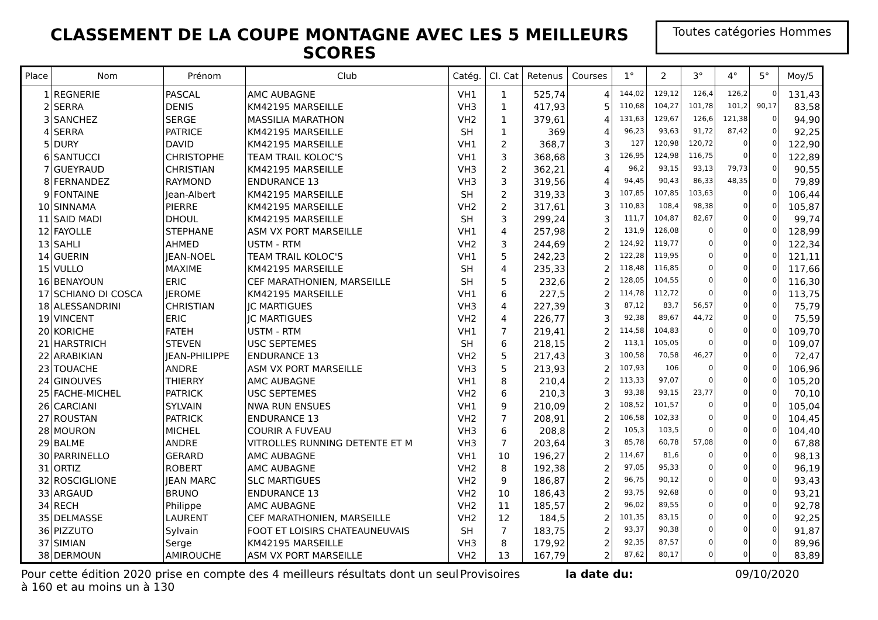CLASSEMENT DE LA COUPE MONTAGNE AVEC LES 5 MEILLEURS SCORES
Toutes catégories Hommes
| Place | Nom | Prénom | Club | Catég. | Cl. Cat | Retenus | Courses | 1° | 2 | 3° | 4° | 5° | Moy/5 |
| --- | --- | --- | --- | --- | --- | --- | --- | --- | --- | --- | --- | --- | --- |
| 1 | REGNERIE | PASCAL | AMC AUBAGNE | VH1 | 1 | 525,74 | 4 | 144,02 | 129,12 | 126,4 | 126,2 | 0 | 131,43 |
| 2 | SERRA | DENIS | KM42195 MARSEILLE | VH3 | 1 | 417,93 | 5 | 110,68 | 104,27 | 101,78 | 101,2 | 90,17 | 83,58 |
| 3 | SANCHEZ | SERGE | MASSILIA MARATHON | VH2 | 1 | 379,61 | 4 | 131,63 | 129,67 | 126,6 | 121,38 | 0 | 94,90 |
| 4 | SERRA | PATRICE | KM42195 MARSEILLE | SH | 1 | 369 | 4 | 96,23 | 93,63 | 91,72 | 87,42 | 0 | 92,25 |
| 5 | DURY | DAVID | KM42195 MARSEILLE | VH1 | 2 | 368,7 | 3 | 127 | 120,98 | 120,72 | 0 | 0 | 122,90 |
| 6 | SANTUCCI | CHRISTOPHE | TEAM TRAIL KOLOC'S | VH1 | 3 | 368,68 | 3 | 126,95 | 124,98 | 116,75 | 0 | 0 | 122,89 |
| 7 | GUEYRAUD | CHRISTIAN | KM42195 MARSEILLE | VH3 | 2 | 362,21 | 4 | 96,2 | 93,15 | 93,13 | 79,73 | 0 | 90,55 |
| 8 | FERNANDEZ | RAYMOND | ENDURANCE 13 | VH3 | 3 | 319,56 | 4 | 94,45 | 90,43 | 86,33 | 48,35 | 0 | 79,89 |
| 9 | FONTAINE | Jean-Albert | KM42195 MARSEILLE | SH | 2 | 319,33 | 3 | 107,85 | 107,85 | 103,63 | 0 | 0 | 106,44 |
| 10 | SINNAMA | PIERRE | KM42195 MARSEILLE | VH2 | 2 | 317,61 | 3 | 110,83 | 108,4 | 98,38 | 0 | 0 | 105,87 |
| 11 | SAID MADI | DHOUL | KM42195 MARSEILLE | SH | 3 | 299,24 | 3 | 111,7 | 104,87 | 82,67 | 0 | 0 | 99,74 |
| 12 | FAYOLLE | STEPHANE | ASM VX PORT MARSEILLE | VH1 | 4 | 257,98 | 2 | 131,9 | 126,08 | 0 | 0 | 0 | 128,99 |
| 13 | SAHLI | AHMED | USTM - RTM | VH2 | 3 | 244,69 | 2 | 124,92 | 119,77 | 0 | 0 | 0 | 122,34 |
| 14 | GUERIN | JEAN-NOEL | TEAM TRAIL KOLOC'S | VH1 | 5 | 242,23 | 2 | 122,28 | 119,95 | 0 | 0 | 0 | 121,11 |
| 15 | VULLO | MAXIME | KM42195 MARSEILLE | SH | 4 | 235,33 | 2 | 118,48 | 116,85 | 0 | 0 | 0 | 117,66 |
| 16 | BENAYOUN | ERIC | CEF MARATHONIEN, MARSEILLE | SH | 5 | 232,6 | 2 | 128,05 | 104,55 | 0 | 0 | 0 | 116,30 |
| 17 | SCHIANO DI COSCA | JEROME | KM42195 MARSEILLE | VH1 | 6 | 227,5 | 2 | 114,78 | 112,72 | 0 | 0 | 0 | 113,75 |
| 18 | ALESSANDRINI | CHRISTIAN | JC MARTIGUES | VH3 | 4 | 227,39 | 3 | 87,12 | 83,7 | 56,57 | 0 | 0 | 75,79 |
| 19 | VINCENT | ERIC | JC MARTIGUES | VH2 | 4 | 226,77 | 3 | 92,38 | 89,67 | 44,72 | 0 | 0 | 75,59 |
| 20 | KORICHE | FATEH | USTM - RTM | VH1 | 7 | 219,41 | 2 | 114,58 | 104,83 | 0 | 0 | 0 | 109,70 |
| 21 | HARSTRICH | STEVEN | USC SEPTEMES | SH | 6 | 218,15 | 2 | 113,1 | 105,05 | 0 | 0 | 0 | 109,07 |
| 22 | ARABIKIAN | JEAN-PHILIPPE | ENDURANCE 13 | VH2 | 5 | 217,43 | 3 | 100,58 | 70,58 | 46,27 | 0 | 0 | 72,47 |
| 23 | TOUACHE | ANDRE | ASM VX PORT MARSEILLE | VH3 | 5 | 213,93 | 2 | 107,93 | 106 | 0 | 0 | 0 | 106,96 |
| 24 | GINOUVES | THIERRY | AMC AUBAGNE | VH1 | 8 | 210,4 | 2 | 113,33 | 97,07 | 0 | 0 | 0 | 105,20 |
| 25 | FACHE-MICHEL | PATRICK | USC SEPTEMES | VH2 | 6 | 210,3 | 3 | 93,38 | 93,15 | 23,77 | 0 | 0 | 70,10 |
| 26 | CARCIANI | SYLVAIN | NWA RUN ENSUES | VH1 | 9 | 210,09 | 2 | 108,52 | 101,57 | 0 | 0 | 0 | 105,04 |
| 27 | ROUSTAN | PATRICK | ENDURANCE 13 | VH2 | 7 | 208,91 | 2 | 106,58 | 102,33 | 0 | 0 | 0 | 104,45 |
| 28 | MOURON | MICHEL | COURIR A FUVEAU | VH3 | 6 | 208,8 | 2 | 105,3 | 103,5 | 0 | 0 | 0 | 104,40 |
| 29 | BALME | ANDRE | VITROLLES RUNNING DETENTE ET M | VH3 | 7 | 203,64 | 3 | 85,78 | 60,78 | 57,08 | 0 | 0 | 67,88 |
| 30 | PARRINELLO | GERARD | AMC AUBAGNE | VH1 | 10 | 196,27 | 2 | 114,67 | 81,6 | 0 | 0 | 0 | 98,13 |
| 31 | ORTIZ | ROBERT | AMC AUBAGNE | VH2 | 8 | 192,38 | 2 | 97,05 | 95,33 | 0 | 0 | 0 | 96,19 |
| 32 | ROSCIGLIONE | JEAN MARC | SLC MARTIGUES | VH2 | 9 | 186,87 | 2 | 96,75 | 90,12 | 0 | 0 | 0 | 93,43 |
| 33 | ARGAUD | BRUNO | ENDURANCE 13 | VH2 | 10 | 186,43 | 2 | 93,75 | 92,68 | 0 | 0 | 0 | 93,21 |
| 34 | RECH | Philippe | AMC AUBAGNE | VH2 | 11 | 185,57 | 2 | 96,02 | 89,55 | 0 | 0 | 0 | 92,78 |
| 35 | DELMASSE | LAURENT | CEF MARATHONIEN, MARSEILLE | VH2 | 12 | 184,5 | 2 | 101,35 | 83,15 | 0 | 0 | 0 | 92,25 |
| 36 | PIZZUTO | Sylvain | FOOT ET LOISIRS CHATEAUNEUVAIS | SH | 7 | 183,75 | 2 | 93,37 | 90,38 | 0 | 0 | 0 | 91,87 |
| 37 | SIMIAN | Serge | KM42195 MARSEILLE | VH3 | 8 | 179,92 | 2 | 92,35 | 87,57 | 0 | 0 | 0 | 89,96 |
| 38 | DERMOUN | AMIROUCHE | ASM VX PORT MARSEILLE | VH2 | 13 | 167,79 | 2 | 87,62 | 80,17 | 0 | 0 | 0 | 83,89 |
Pour cette édition 2020 prise en compte des 4 meilleurs résultats dont un seul à 160 et au moins un à 130
Provisoires la date du: 09/10/2020